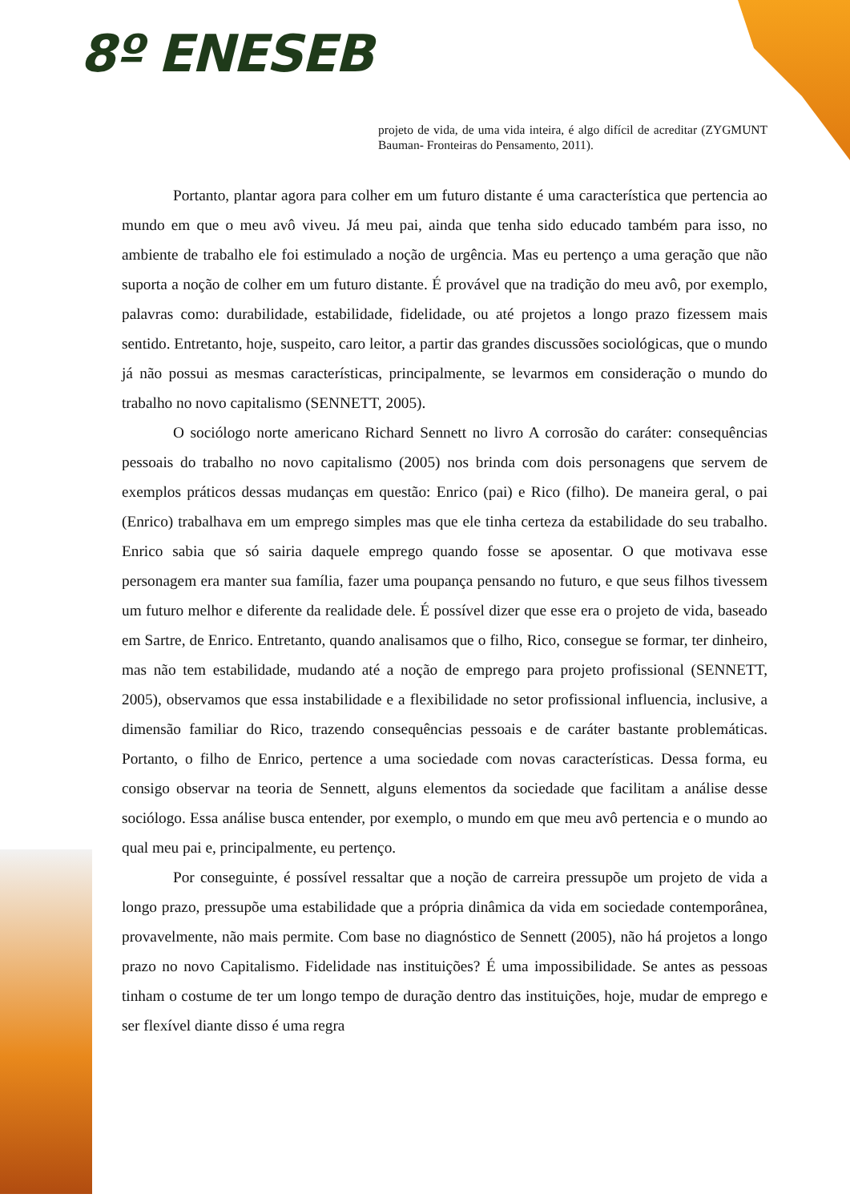8º ENESEB
projeto de vida, de uma vida inteira, é algo difícil de acreditar (ZYGMUNT Bauman- Fronteiras do Pensamento, 2011).
Portanto, plantar agora para colher em um futuro distante é uma característica que pertencia ao mundo em que o meu avô viveu. Já meu pai, ainda que tenha sido educado também para isso, no ambiente de trabalho ele foi estimulado a noção de urgência. Mas eu pertenço a uma geração que não suporta a noção de colher em um futuro distante. É provável que na tradição do meu avô, por exemplo, palavras como: durabilidade, estabilidade, fidelidade, ou até projetos a longo prazo fizessem mais sentido. Entretanto, hoje, suspeito, caro leitor, a partir das grandes discussões sociológicas, que o mundo já não possui as mesmas características, principalmente, se levarmos em consideração o mundo do trabalho no novo capitalismo (SENNETT, 2005).
O sociólogo norte americano Richard Sennett no livro A corrosão do caráter: consequências pessoais do trabalho no novo capitalismo (2005) nos brinda com dois personagens que servem de exemplos práticos dessas mudanças em questão: Enrico (pai) e Rico (filho). De maneira geral, o pai (Enrico) trabalhava em um emprego simples mas que ele tinha certeza da estabilidade do seu trabalho. Enrico sabia que só sairia daquele emprego quando fosse se aposentar. O que motivava esse personagem era manter sua família, fazer uma poupança pensando no futuro, e que seus filhos tivessem um futuro melhor e diferente da realidade dele. É possível dizer que esse era o projeto de vida, baseado em Sartre, de Enrico. Entretanto, quando analisamos que o filho, Rico, consegue se formar, ter dinheiro, mas não tem estabilidade, mudando até a noção de emprego para projeto profissional (SENNETT, 2005), observamos que essa instabilidade e a flexibilidade no setor profissional influencia, inclusive, a dimensão familiar do Rico, trazendo consequências pessoais e de caráter bastante problemáticas. Portanto, o filho de Enrico, pertence a uma sociedade com novas características. Dessa forma, eu consigo observar na teoria de Sennett, alguns elementos da sociedade que facilitam a análise desse sociólogo. Essa análise busca entender, por exemplo, o mundo em que meu avô pertencia e o mundo ao qual meu pai e, principalmente, eu pertenço.
Por conseguinte, é possível ressaltar que a noção de carreira pressupõe um projeto de vida a longo prazo, pressupõe uma estabilidade que a própria dinâmica da vida em sociedade contemporânea, provavelmente, não mais permite. Com base no diagnóstico de Sennett (2005), não há projetos a longo prazo no novo Capitalismo. Fidelidade nas instituições? É uma impossibilidade. Se antes as pessoas tinham o costume de ter um longo tempo de duração dentro das instituições, hoje, mudar de emprego e ser flexível diante disso é uma regra